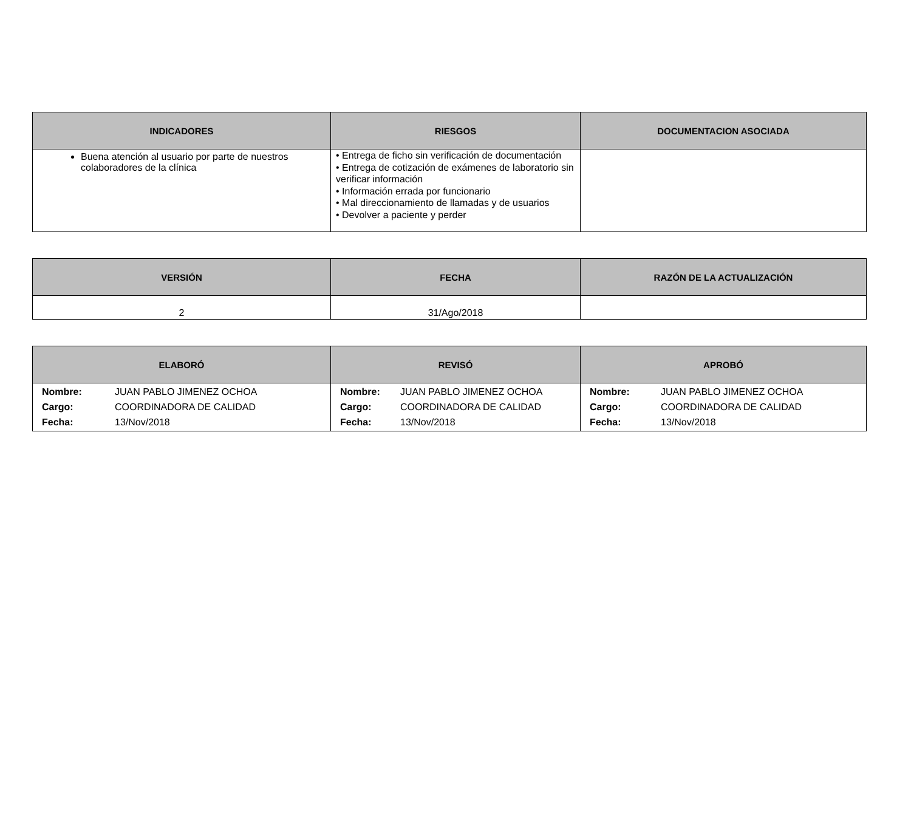| INDICADORES | RIESGOS | DOCUMENTACION ASOCIADA |
| --- | --- | --- |
| Buena atención al usuario por parte de nuestros colaboradores de la clínica | • Entrega de ficho sin verificación de documentación • Entrega de cotización de exámenes de laboratorio sin verificar información • Información errada por funcionario • Mal direccionamiento de llamadas y de usuarios • Devolver a paciente y perder | |
| VERSIÓN | FECHA | RAZÓN DE LA ACTUALIZACIÓN |
| --- | --- | --- |
| 2 | 31/Ago/2018 | |
| ELABORÓ | REVISÓ | APROBÓ |
| --- | --- | --- |
| / Nombre: / JUAN PABLO JIMENEZ OCHOA / / Cargo: / COORDINADORA DE CALIDAD / / Fecha: / 13/Nov/2018 / | / Nombre: / JUAN PABLO JIMENEZ OCHOA / / Cargo: / COORDINADORA DE CALIDAD / / Fecha: / 13/Nov/2018 / | / Nombre: / JUAN PABLO JIMENEZ OCHOA / / Cargo: / COORDINADORA DE CALIDAD / / Fecha: / 13/Nov/2018 / |